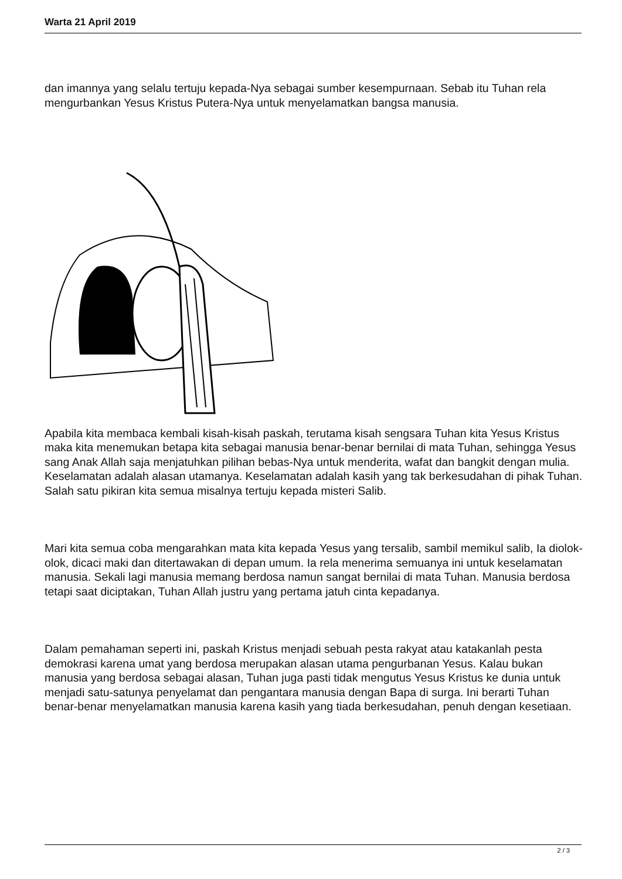Warta 21 April 2019
dan imannya yang selalu tertuju kepada-Nya sebagai sumber kesempurnaan. Sebab itu Tuhan rela mengurbankan Yesus Kristus Putera-Nya untuk menyelamatkan bangsa manusia.
Apabila kita membaca kembali kisah-kisah paskah, terutama kisah sengsara Tuhan kita Yesus Kristus maka kita menemukan betapa kita sebagai manusia benar-benar bernilai di mata Tuhan, sehingga Yesus sang Anak Allah saja menjatuhkan pilihan bebas-Nya untuk menderita, wafat dan bangkit dengan mulia. Keselamatan adalah alasan utamanya. Keselamatan adalah kasih yang tak berkesudahan di pihak Tuhan. Salah satu pikiran kita semua misalnya tertuju kepada misteri Salib.
Mari kita semua coba mengarahkan mata kita kepada Yesus yang tersalib, sambil memikul salib, Ia diolok-olok, dicaci maki dan ditertawakan di depan umum. Ia rela menerima semuanya ini untuk keselamatan manusia. Sekali lagi manusia memang berdosa namun sangat bernilai di mata Tuhan. Manusia berdosa tetapi saat diciptakan, Tuhan Allah justru yang pertama jatuh cinta kepadanya.
Dalam pemahaman seperti ini, paskah Kristus menjadi sebuah pesta rakyat atau katakanlah pesta demokrasi karena umat yang berdosa merupakan alasan utama pengurbanan Yesus. Kalau bukan manusia yang berdosa sebagai alasan, Tuhan juga pasti tidak mengutus Yesus Kristus ke dunia untuk menjadi satu-satunya penyelamat dan pengantara manusia dengan Bapa di surga. Ini berarti Tuhan benar-benar menyelamatkan manusia karena kasih yang tiada berkesudahan, penuh dengan kesetiaan.
2 / 3